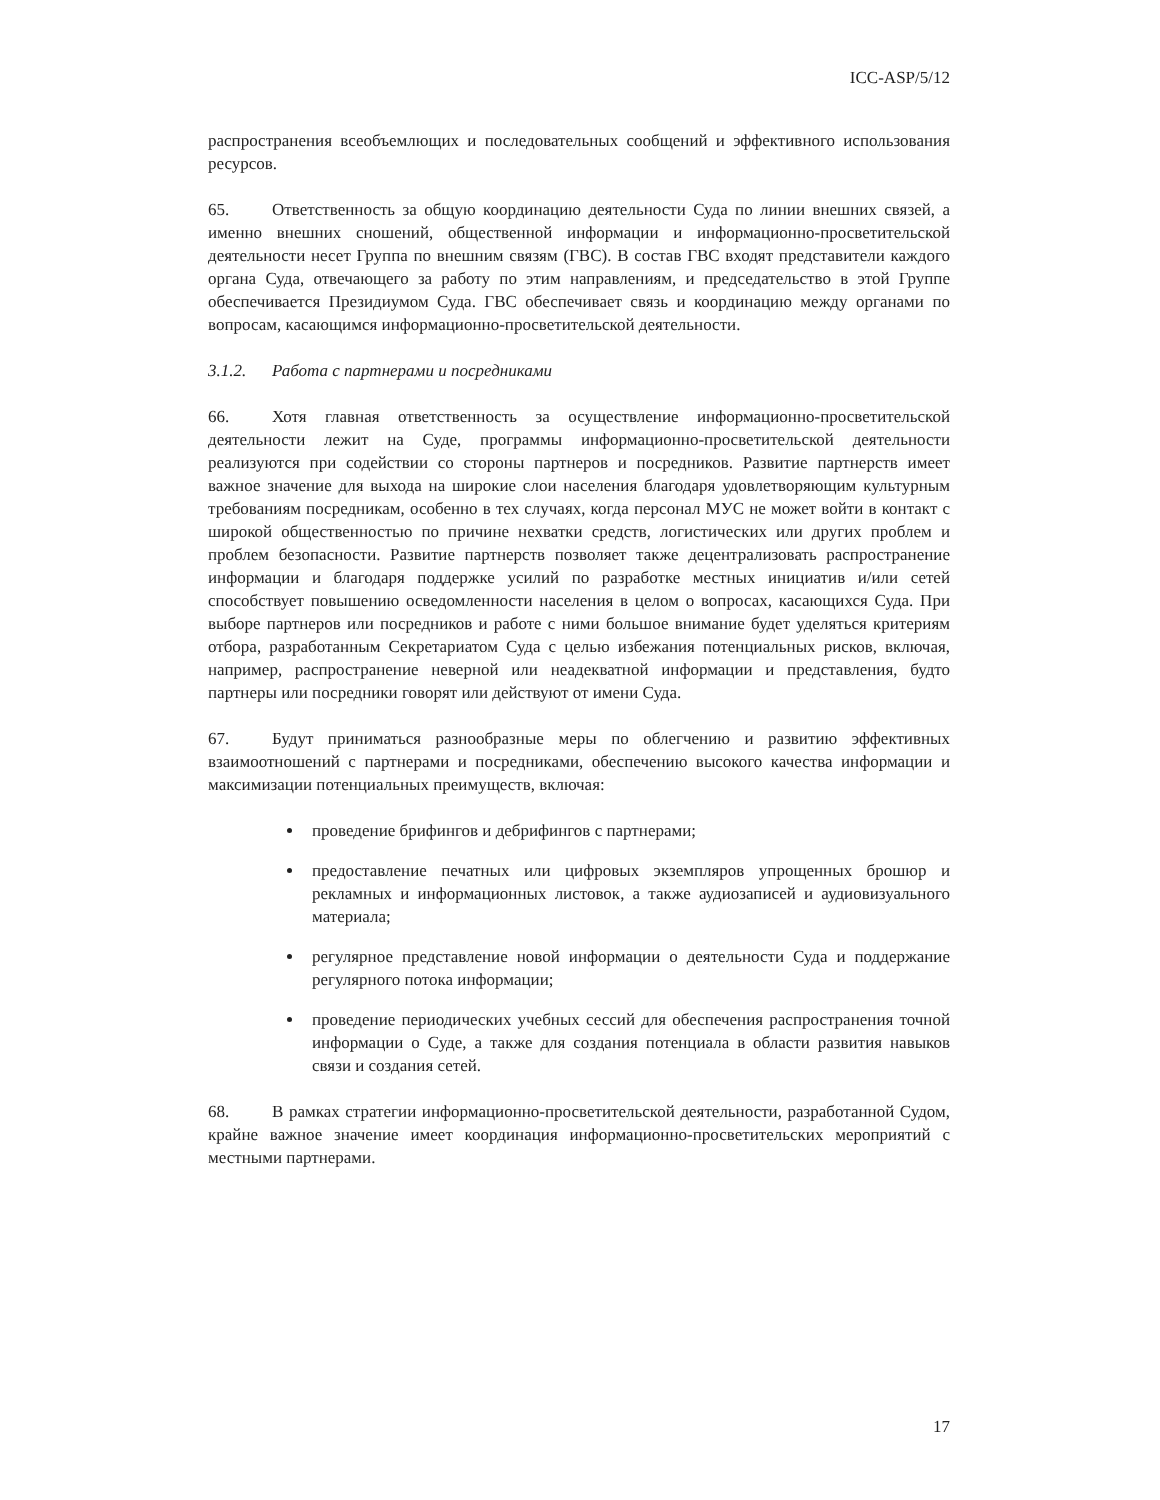ICC-ASP/5/12
распространения всеобъемлющих и последовательных сообщений и эффективного использования ресурсов.
65. Ответственность за общую координацию деятельности Суда по линии внешних связей, а именно внешних сношений, общественной информации и информационно-просветительской деятельности несет Группа по внешним связям (ГВС). В состав ГВС входят представители каждого органа Суда, отвечающего за работу по этим направлениям, и председательство в этой Группе обеспечивается Президиумом Суда. ГВС обеспечивает связь и координацию между органами по вопросам, касающимся информационно-просветительской деятельности.
3.1.2. Работа с партнерами и посредниками
66. Хотя главная ответственность за осуществление информационно-просветительской деятельности лежит на Суде, программы информационно-просветительской деятельности реализуются при содействии со стороны партнеров и посредников. Развитие партнерств имеет важное значение для выхода на широкие слои населения благодаря удовлетворяющим культурным требованиям посредникам, особенно в тех случаях, когда персонал МУС не может войти в контакт с широкой общественностью по причине нехватки средств, логистических или других проблем и проблем безопасности. Развитие партнерств позволяет также децентрализовать распространение информации и благодаря поддержке усилий по разработке местных инициатив и/или сетей способствует повышению осведомленности населения в целом о вопросах, касающихся Суда. При выборе партнеров или посредников и работе с ними большое внимание будет уделяться критериям отбора, разработанным Секретариатом Суда с целью избежания потенциальных рисков, включая, например, распространение неверной или неадекватной информации и представления, будто партнеры или посредники говорят или действуют от имени Суда.
67. Будут приниматься разнообразные меры по облегчению и развитию эффективных взаимоотношений с партнерами и посредниками, обеспечению высокого качества информации и максимизации потенциальных преимуществ, включая:
проведение брифингов и дебрифингов с партнерами;
предоставление печатных или цифровых экземпляров упрощенных брошюр и рекламных и информационных листовок, а также аудиозаписей и аудиовизуального материала;
регулярное представление новой информации о деятельности Суда и поддержание регулярного потока информации;
проведение периодических учебных сессий для обеспечения распространения точной информации о Суде, а также для создания потенциала в области развития навыков связи и создания сетей.
68. В рамках стратегии информационно-просветительской деятельности, разработанной Судом, крайне важное значение имеет координация информационно-просветительских мероприятий с местными партнерами.
17